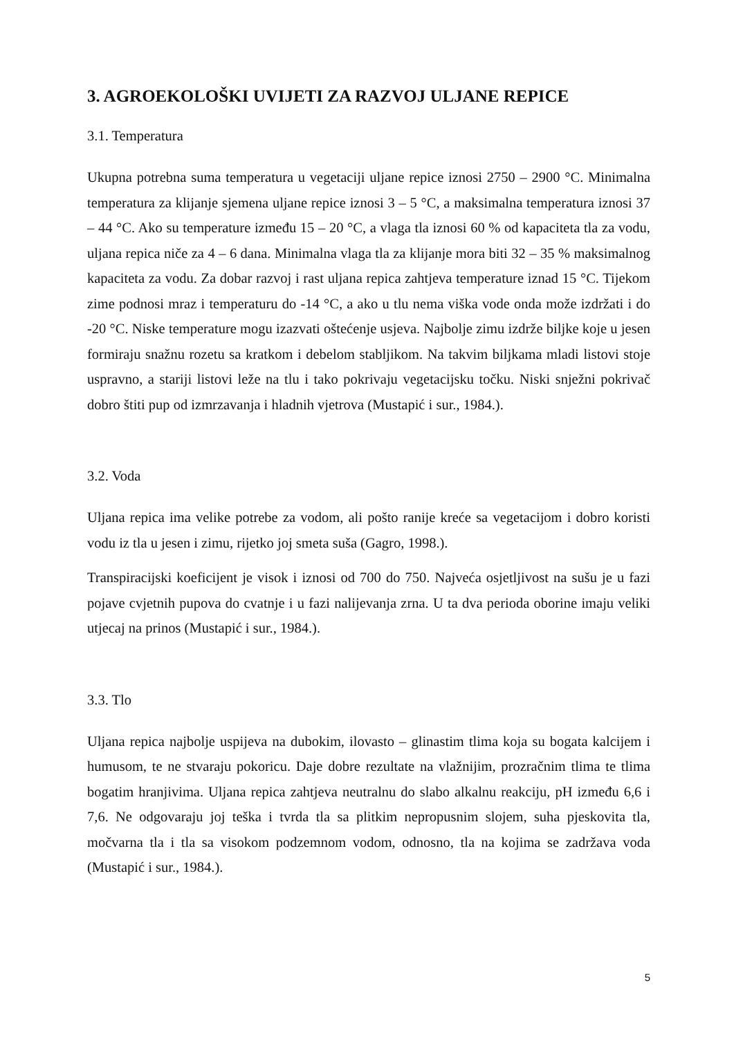3. AGROEKOLOŠKI UVIJETI ZA RAZVOJ ULJANE REPICE
3.1. Temperatura
Ukupna potrebna suma temperatura u vegetaciji uljane repice iznosi 2750 – 2900 °C. Minimalna temperatura za klijanje sjemena uljane repice iznosi 3 – 5 °C, a maksimalna temperatura iznosi 37 – 44 °C. Ako su temperature između 15 – 20 °C, a vlaga tla iznosi 60 % od kapaciteta tla za vodu, uljana repica niče za 4 – 6 dana. Minimalna vlaga tla za klijanje mora biti 32 – 35 % maksimalnog kapaciteta za vodu. Za dobar razvoj i rast uljana repica zahtjeva temperature iznad 15 °C. Tijekom zime podnosi mraz i temperaturu do -14 °C, a ako u tlu nema viška vode onda može izdržati i do -20 °C. Niske temperature mogu izazvati oštećenje usjeva. Najbolje zimu izdrže biljke koje u jesen formiraju snažnu rozetu sa kratkom i debelom stabljikom. Na takvim biljkama mladi listovi stoje uspravno, a stariji listovi leže na tlu i tako pokrivaju vegetacijsku točku. Niski snježni pokrivač dobro štiti pup od izmrzavanja i hladnih vjetrova (Mustapić i sur., 1984.).
3.2. Voda
Uljana repica ima velike potrebe za vodom, ali pošto ranije kreće sa vegetacijom i dobro koristi vodu iz tla u jesen i zimu, rijetko joj smeta suša (Gagro, 1998.).
Transpiracijski koeficijent je visok i iznosi od 700 do 750. Najveća osjetljivost na sušu je u fazi pojave cvjetnih pupova do cvatnje i u fazi nalijevanja zrna. U ta dva perioda oborine imaju veliki utjecaj na prinos (Mustapić i sur., 1984.).
3.3. Tlo
Uljana repica najbolje uspijeva na dubokim, ilovasto – glinastim tlima koja su bogata kalcijem i humusom, te ne stvaraju pokoricu. Daje dobre rezultate na vlažnijim, prozračnim tlima te tlima bogatim hranjivima. Uljana repica zahtjeva neutralnu do slabo alkalnu reakciju, pH između 6,6 i 7,6. Ne odgovaraju joj teška i tvrda tla sa plitkim nepropusnim slojem, suha pjeskovita tla, močvarna tla i tla sa visokom podzemnom vodom, odnosno, tla na kojima se zadržava voda (Mustapić i sur., 1984.).
5